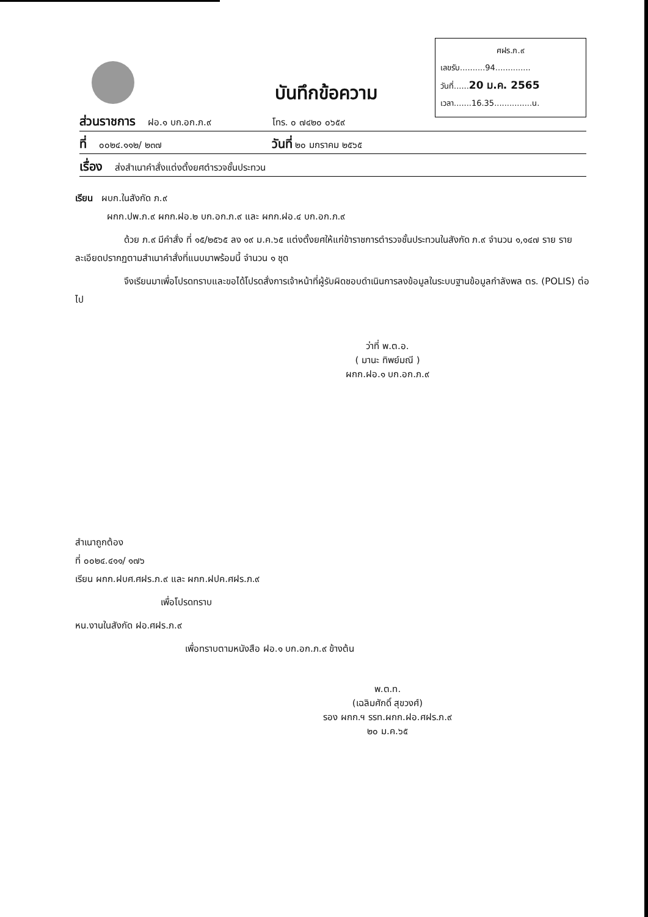ศฝร.ภ.๙
เลขรับ..........94..............
วันที่......20 ม.ค. 2565
เวลา.......16.35...............น.
บันทึกข้อความ
ส่วนราชการ ฝอ.๑ บก.อก.ภ.๙ โทร. ๐ ๗๔๒๐ ๐๖๕๙
ที่ ๐๐๒๔.๑๑๒/ ๒๓๗ วันที่ ๒๐ มกราคม ๒๕๖๕
เรื่อง ส่งสำเนาคำสั่งแต่งตั้งยศตำรวจชั้นประทวน
เรียน ผบก.ในสังกัด ภ.๙
ผกก.ปพ.ภ.๙ ผกก.ฝอ.๒ บก.อก.ภ.๙ และ ผกก.ฝอ.๔ บก.อก.ภ.๙
ด้วย ภ.๙ มีคำสั่ง ที่ ๑๕/๒๕๖๕ ลง ๑๙ ม.ค.๖๕ แต่งตั้งยศให้แก่ข้าราชการตำรวจชั้นประทวนในสังกัด ภ.๙ จำนวน ๑,๑๔๗ ราย รายละเอียดปรากฏตามสำเนาคำสั่งที่แนบมาพร้อมนี้ จำนวน ๑ ชุด
จึงเรียนมาเพื่อโปรดทราบและขอได้โปรดสั่งการเจ้าหน้าที่ผู้รับผิดชอบดำเนินการลงข้อมูลในระบบฐานข้อมูลกำลังพล ตร. (POLIS) ต่อไป
ว่าที่ พ.ต.อ.
( มานะ ทิพย์มณี )
ผกก.ฝอ.๑ บก.อก.ภ.๙
สำเนาถูกต้อง
ที่ ๐๐๒๔.๔๑๑/ ๑๗๖
เรียน ผกก.ฝบศ.ศฝร.ภ.๙ และ ผกก.ฝปค.ศฝร.ภ.๙
เพื่อโปรดทราบ
หน.งานในสังกัด ฝอ.ศฝร.ภ.๙
เพื่อทราบตามหนังสือ ฝอ.๑ บก.อก.ภ.๙ ข้างต้น
พ.ต.ท.
(เฉลิมศักดิ์ สุขวงศ์)
รอง ผกก.ฯ รรท.ผกก.ฝอ.ศฝร.ภ.๙
๒๐ ม.ค.๖๕